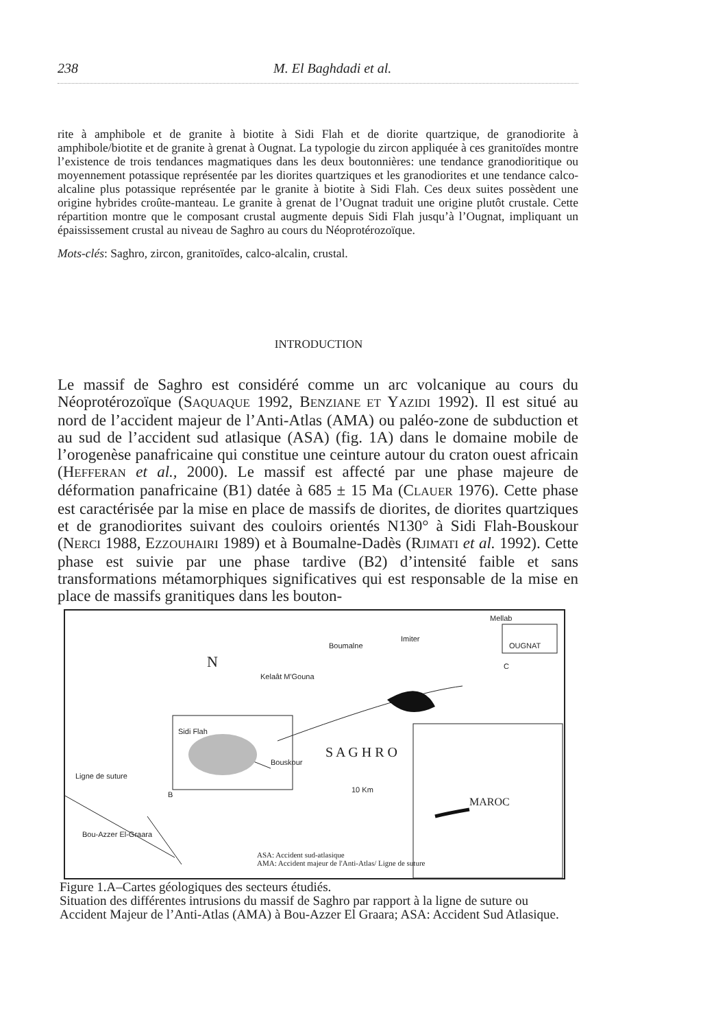238 M. El Baghdadi et al.
rite à amphibole et de granite à biotite à Sidi Flah et de diorite quartzique, de granodiorite à amphibole/biotite et de granite à grenat à Ougnat. La typologie du zircon appliquée à ces granitoïdes montre l’existence de trois tendances magmatiques dans les deux boutonnières: une tendance granodioritique ou moyennement potassique représentée par les diorites quartziques et les granodiorites et une tendance calco-alcaline plus potassique représentée par le granite à biotite à Sidi Flah. Ces deux suites possèdent une origine hybrides croûte-manteau. Le granite à grenat de l’Ougnat traduit une origine plutôt crustale. Cette répartition montre que le composant crustal augmente depuis Sidi Flah jusqu’à l’Ougnat, impliquant un épaississement crustal au niveau de Saghro au cours du Néoprotérozoïque.
Mots-clés: Saghro, zircon, granitoïdes, calco-alcalin, crustal.
INTRODUCTION
Le massif de Saghro est considéré comme un arc volcanique au cours du Néoprotérozoïque (SAQUAQUE 1992, BENZIANE ET YAZIDI 1992). Il est situé au nord de l’accident majeur de l’Anti-Atlas (AMA) ou paléo-zone de subduction et au sud de l’accident sud atlasique (ASA) (fig. 1A) dans le domaine mobile de l’orogenèse panafricaine qui constitue une ceinture autour du craton ouest africain (HEFFERAN et al., 2000). Le massif est affecté par une phase majeure de déformation panafricaine (B1) datée à 685 ± 15 Ma (CLAUER 1976). Cette phase est caractérisée par la mise en place de massifs de diorites, de diorites quartziques et de granodiorites suivant des couloirs orientés N130° à Sidi Flah-Bouskour (NERCI 1988, EZZOUHAIRI 1989) et à Boumalne-Dadès (RJIMATI et al. 1992). Cette phase est suivie par une phase tardive (B2) d’intensité faible et sans transformations métamorphiques significatives qui est responsable de la mise en place de massifs granitiques dans les bouton-
Mellab
OUGNAT
Imiter
Boumalne
Kelaât M'Gouna
Sidi Flah
Bouskour
S A G H R O
Ligne de suture
Bou-Azzer El-Graara
10 Km
ASA: Accident sud-atlasique
AMA: Accident majeur de l'Anti-Atlas/ Ligne de suture
MAROC
N C
B
Figure 1.A–Cartes géologiques des secteurs étudiés.
Situation des différentes intrusions du massif de Saghro par rapport à la ligne de suture ou Accident Majeur de l’Anti-Atlas (AMA) à Bou-Azzer El Graara; ASA: Accident Sud Atlasique.